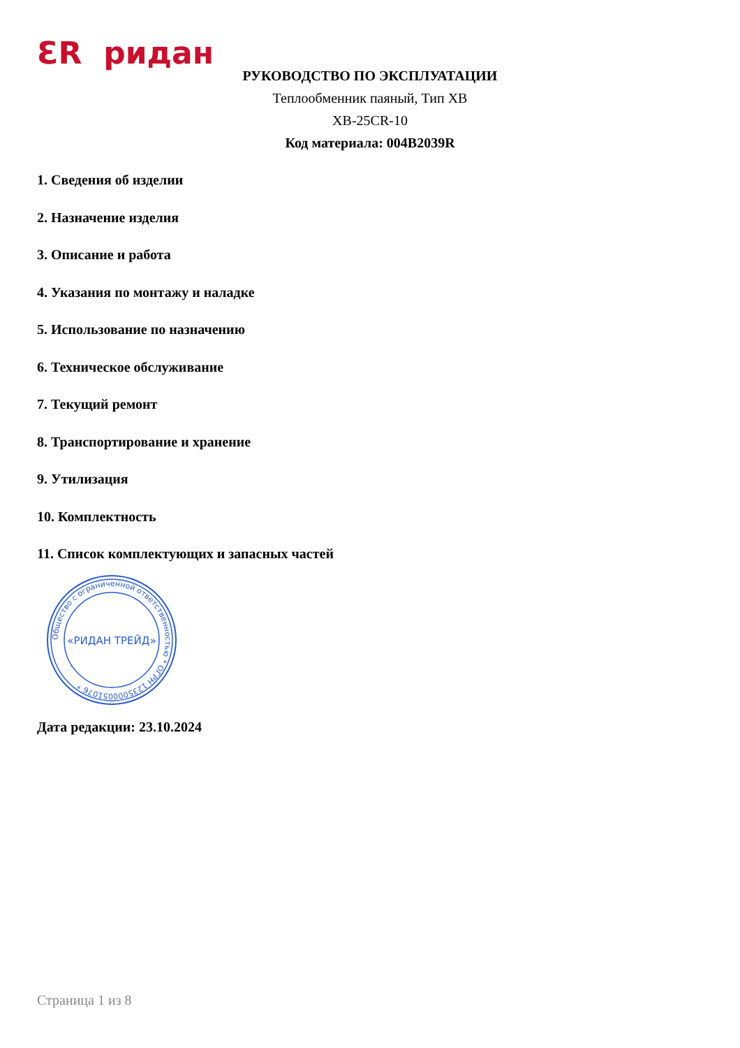ƐR ридан
РУКОВОДСТВО ПО ЭКСПЛУАТАЦИИ
Теплообменник паяный, Тип XB
XB-25CR-10
Код материала: 004B2039R
1. Сведения об изделии
2. Назначение изделия
3. Описание и работа
4. Указания по монтажу и наладке
5. Использование по назначению
6. Техническое обслуживание
7. Текущий ремонт
8. Транспортирование и хранение
9. Утилизация
10. Комплектность
11. Список комплектующих и запасных частей
Общество с ограниченной ответственностью * ОГРН 1235000051076 *
«РИДАН ТРЕЙД»
Дата редакции: 23.10.2024
Страница 1 из 8